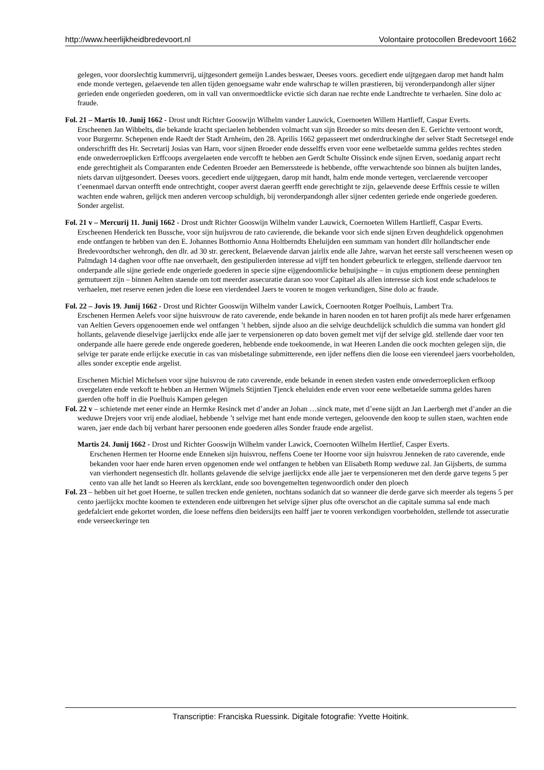http://www.heerlijkheidbredevoort.nl Volontaire protocollen Bredevoort 1662
gelegen, voor doorslechtig kummervrij, uijtgesondert gemeijn Landes beswaer, Deeses voors. gecediert ende uijtgegaen darop met handt halm ende monde vertegen, gelaevende ten allen tijden genoegsame wahr ende wahrschap te willen præstieren, bij veronderpandongh aller sijner gerieden ende ongerieden goederen, om in vall van onvermoedtlicke evictie sich daran nae rechte ende Landtrechte te verhaelen. Sine dolo ac fraude.
Fol. 21 – Martis 10. Junij 1662 - Drost undt Richter Gooswijn Wilhelm vander Lauwick, Coernoeten Willem Hartlieff, Caspar Everts.
Erscheenen Jan Wibbelts, die bekande kracht speciaelen hebbenden volmacht van sijn Broeder so mits deesen den E. Gerichte vertoont wordt, voor Burgermr. Schepenen ende Raedt der Stadt Arnheim, den 28. Aprilis 1662 gepasseert met onderdruckinghe der selver Stadt Secretsegel ende onderschrifft des Hr. Secretarij Josias van Harn, voor sijnen Broeder ende desselffs erven voor eene welbetaelde summa geldes rechtes steden ende onwederroeplicken Erffcoops avergelaeten ende vercofft te hebben aen Gerdt Schulte Oissinck ende sijnen Erven, soedanig anpart recht ende gerechtigheit als Comparanten ende Cedenten Broeder aen Bemerssteede is hebbende, offte verwachtende soo binnen als buijten landes, niets darvan uijtgesondert. Deeses voors. gecediert ende uijtgegaen, darop mit handt, halm ende monde vertegen, verclaerende vercooper t’eenenmael darvan onterfft ende ontrechtight, cooper averst daeran geerfft ende gerechtight te zijn, gelaevende deese Erffnis cessie te willen wachten ende wahren, gelijck men anderen vercoop schuldigh, bij veronderpandongh aller sijner cedenten geriede ende ongeriede goederen. Sonder argelist.
Fol. 21 v – Mercurij 11. Junij 1662 - Drost undt Richter Gooswijn Wilhelm vander Lauwick, Coernoeten Willem Hartlieff, Caspar Everts.
Erscheenen Henderick ten Bussche, voor sijn huijsvrou de rato cavierende, die bekande voor sich ende sijnen Erven deughdelick opgenohmen ende ontfangen te hebben van den E. Johannes Botthornio Anna Holtberndts Eheluijden een summam van hondert dllr hollandtscher ende Bredevoordtscher wehrongh, den dlr. ad 30 str. gereckent, Belaevende darvan jairlix ende alle Jahre, warvan het eerste sall verscheenen wesen op Palmdagh 14 daghen voor offte nae onverhaelt, den gestipulierden interesse ad vijff ten hondert gebeurlick te erleggen, stellende daervoor ten onderpande alle sijne geriede ende ongeriede goederen in specie sijne eijgendoomlicke behuijsinghe – in cujus emptionem deese penninghen gemutueert zijn – binnen Aelten staende om tott meerder assecuratie daran soo voor Capitael als allen interesse sich kost ende schadeloos te verhaelen, met reserve eenen jeden die loese een vierdendeel Jaers te vooren te mogen verkundigen, Sine dolo ac fraude.
Fol. 22 – Jovis 19. Junij 1662 - Drost und Richter Gooswijn Wilhelm vander Lawick, Coernooten Rotger Poelhuis, Lambert Tra.
Erschenen Hermen Aelefs voor sijne huisvrouw de rato caverende, ende bekande in haren nooden en tot haren profijt als mede harer erfgenamen van Aeltien Gevers opgenooemen ende wel ontfangen ’t hebben, sijnde alsoo an die selvige deuchdelijck schuldich die summa van hondert gld hollants, gelavende dieselvige jaerlijckx ende alle jaer te verpensioneren op dato boven gemelt met vijf der selvige gld. stellende daer voor ten onderpande alle haere gerede ende ongerede goederen, hebbende ende toekoomende, in wat Heeren Landen die oock mochten gelegen sijn, die selvige ter parate ende erlijcke executie in cas van misbetalinge submitterende, een ijder neffens dien die loose een vierendeel jaers voorbeholden, alles sonder exceptie ende argelist.
Erschenen Michiel Michelsen voor sijne huisvrou de rato caverende, ende bekande in eenen steden vasten ende onwederroeplicken erfkoop overgelaten ende verkoft te hebben an Hermen Wijmels Stijntien Tjenck eheluiden ende erven voor eene welbetaelde summa geldes haren gaerden ofte hoff in die Poelhuis Kampen gelegen
Fol. 22 v – schietende met eener einde an Hermke Resinck met d’ander an Johan …sinck mate, met d’eene sijdt an Jan Laerbergh met d’ander an die weduwe Drejers voor vrij ende alodiael, hebbende ’t selvige met hant ende monde vertegen, geloovende den koop te sullen staen, wachten ende waren, jaer ende dach bij verbant harer persoonen ende goederen alles Sonder fraude ende argelist.
Martis 24. Junij 1662 - Drost und Richter Gooswijn Wilhelm vander Lawick, Coernooten Wilhelm Hertlief, Casper Everts.
Erschenen Hermen ter Hoorne ende Enneken sijn huisvrou, neffens Coene ter Hoorne voor sijn huisvrou Jenneken de rato caverende, ende bekanden voor haer ende haren erven opgenomen ende wel ontfangen te hebben van Elisabeth Romp weduwe zal. Jan Gijsberts, de summa van vierhondert negensestich dlr. hollants gelavende die selvige jaerlijckx ende alle jaer te verpensioneren met den derde garve tegens 5 per cento van alle het landt so Heeren als kercklant, ende soo bovengemelten tegenwoordich onder den ploech
Fol. 23 – hebben uit het goet Hoerne, te sullen trecken ende genieten, nochtans sodanich dat so wanneer die derde garve sich meerder als tegens 5 per cento jaerlijckx mochte koomen te extenderen ende uitbrengen het selvige sijner plus ofte overschot an die capitale summa sal ende mach gedefalciert ende gekortet worden, die loese neffens dien beidersijts een halff jaer te vooren verkondigen voorbeholden, stellende tot assecuratie ende verseeckeringe ten
Transcriptie: Franciska Ruessink. Digitale fotografie: Yvette Hoitink.